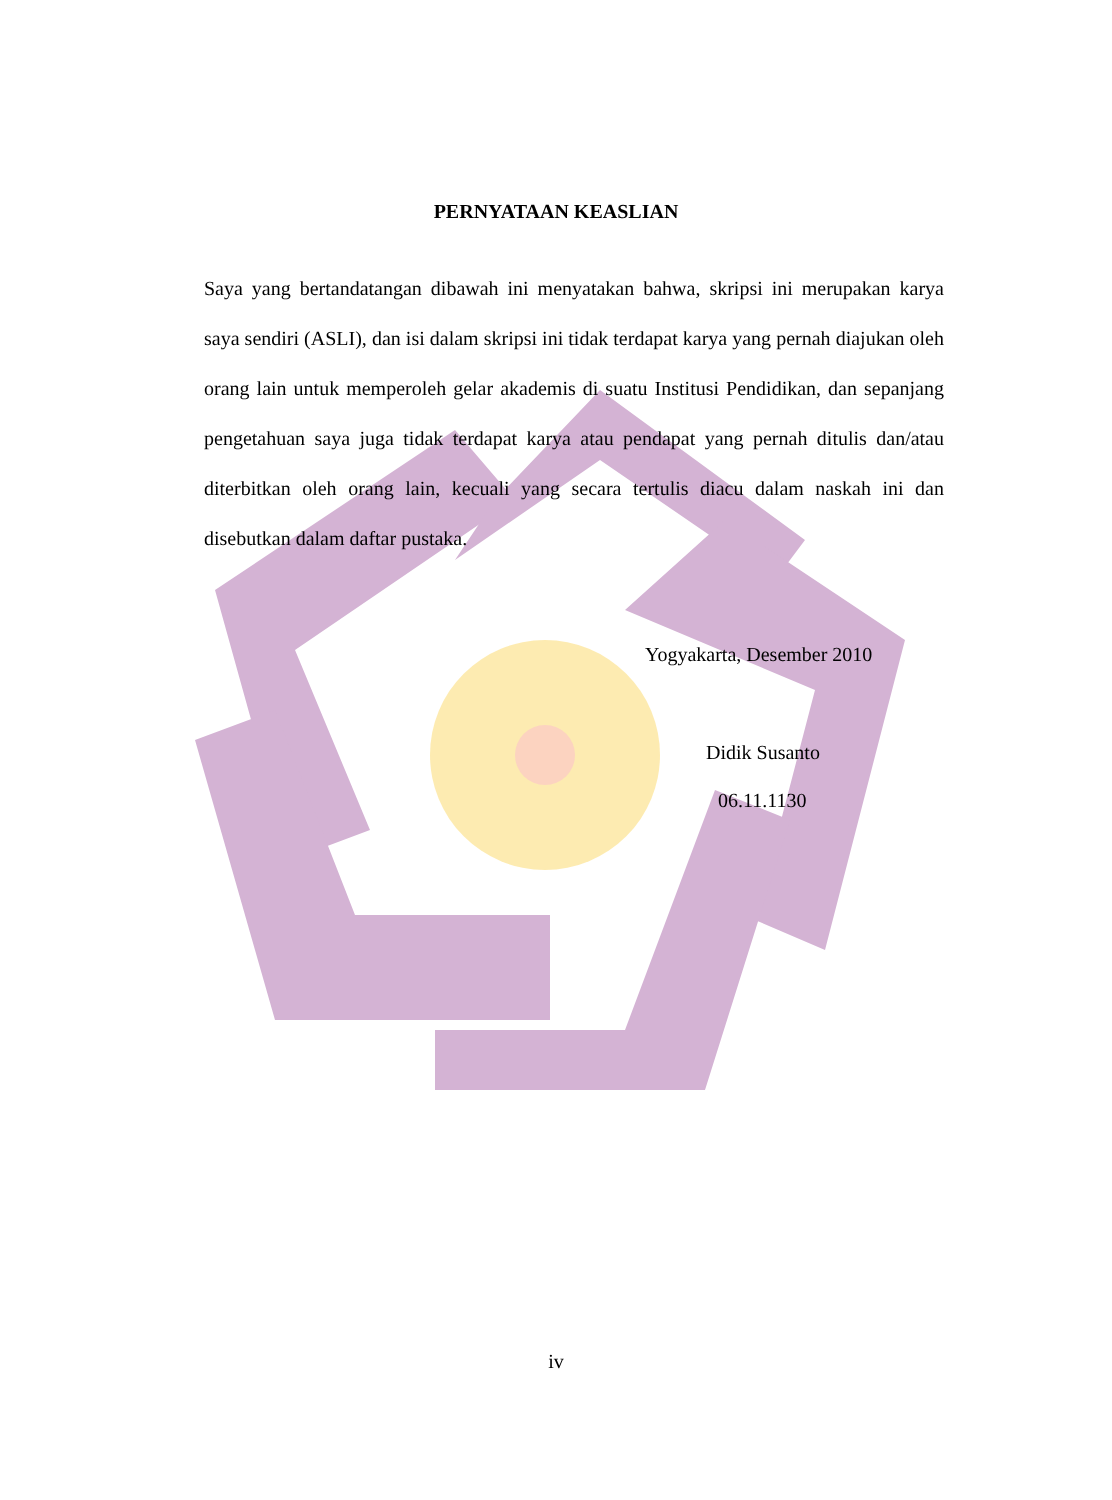PERNYATAAN KEASLIAN
Saya yang bertandatangan dibawah ini menyatakan bahwa, skripsi ini merupakan karya saya sendiri (ASLI), dan isi dalam skripsi ini tidak terdapat karya yang pernah diajukan oleh orang lain untuk memperoleh gelar akademis di suatu Institusi Pendidikan, dan sepanjang pengetahuan saya juga tidak terdapat karya atau pendapat yang pernah ditulis dan/atau diterbitkan oleh orang lain, kecuali yang secara tertulis diacu dalam naskah ini dan disebutkan dalam daftar pustaka.
Yogyakarta, Desember 2010
Didik Susanto
06.11.1130
iv